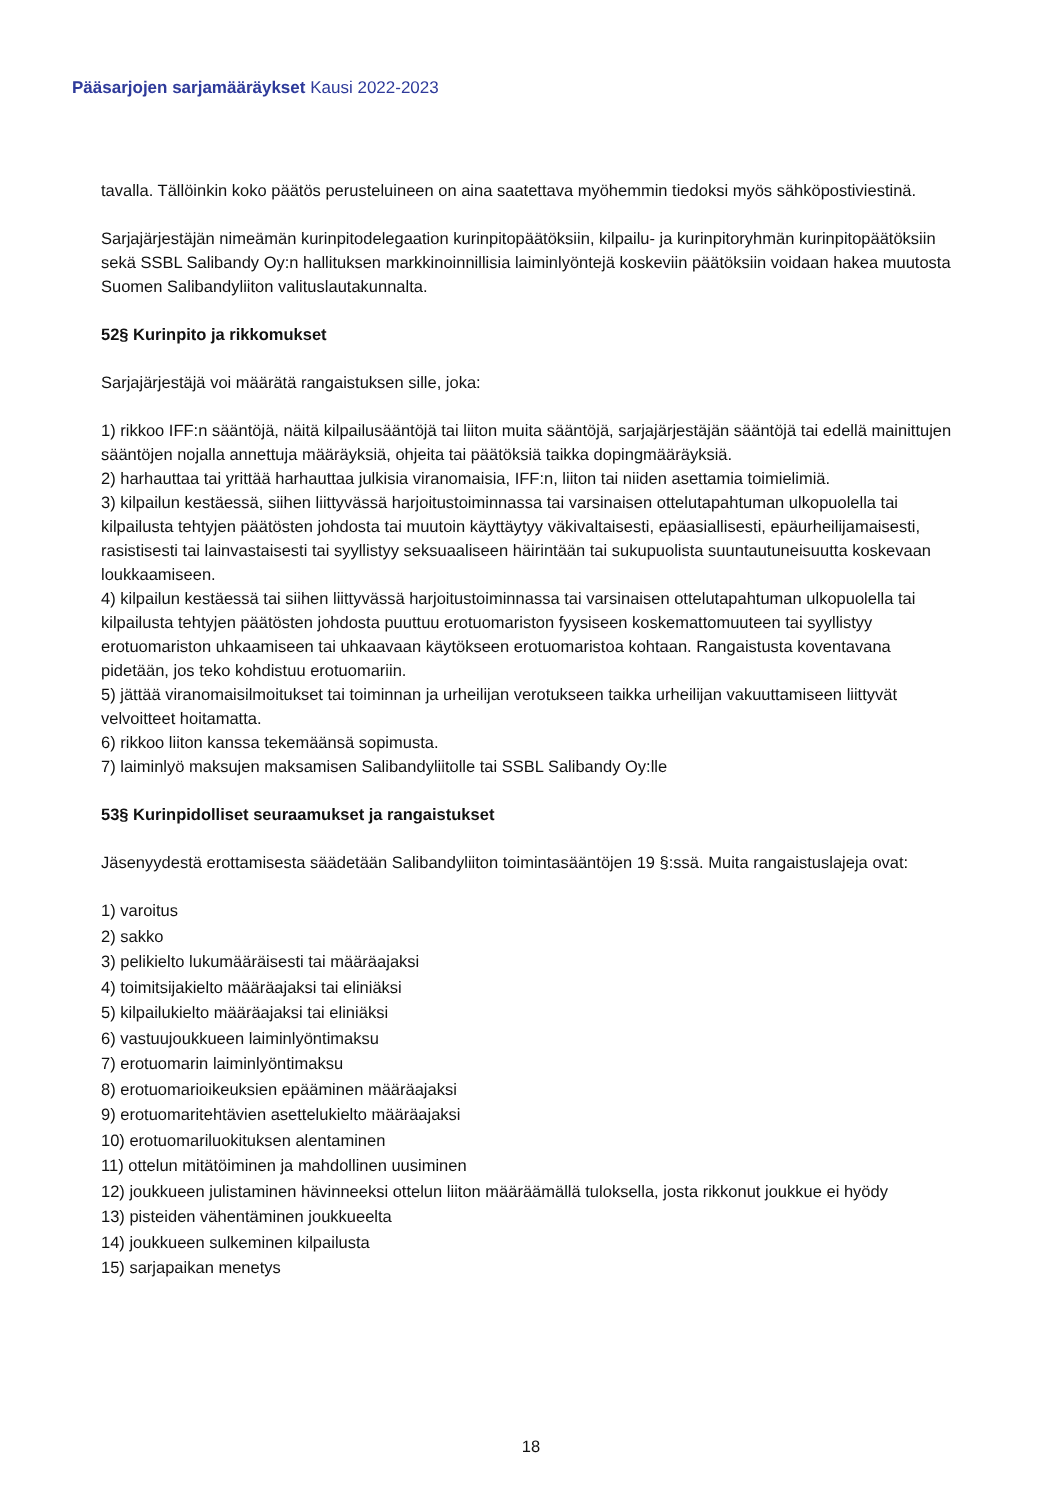Pääsarjojen sarjamääräykset Kausi 2022-2023
tavalla. Tällöinkin koko päätös perusteluineen on aina saatettava myöhemmin tiedoksi myös sähköpostiviestinä.
Sarjajärjestäjän nimeämän kurinpitodelegaation kurinpitopäätöksiin, kilpailu- ja kurinpitoryhmän kurinpitopäätöksiin sekä SSBL Salibandy Oy:n hallituksen markkinoinnillisia laiminlyöntejä koskeviin päätöksiin voidaan hakea muutosta Suomen Salibandyliiton valituslautakunnalta.
52§ Kurinpito ja rikkomukset
Sarjajärjestäjä voi määrätä rangaistuksen sille, joka:
1) rikkoo IFF:n sääntöjä, näitä kilpailusääntöjä tai liiton muita sääntöjä, sarjajärjestäjän sääntöjä tai edellä mainittujen sääntöjen nojalla annettuja määräyksiä, ohjeita tai päätöksiä taikka dopingmääräyksiä.
2) harhauttaa tai yrittää harhauttaa julkisia viranomaisia, IFF:n, liiton tai niiden asettamia toimielimiä.
3) kilpailun kestäessä, siihen liittyvässä harjoitustoiminnassa tai varsinaisen ottelutapahtuman ulkopuolella tai kilpailusta tehtyjen päätösten johdosta tai muutoin käyttäytyy väkivaltaisesti, epäasiallisesti, epäurheilijamaisesti, rasistisesti tai lainvastaisesti tai syyllistyy seksuaaliseen häirintään tai sukupuolista suuntautuneisuutta koskevaan loukkaamiseen.
4) kilpailun kestäessä tai siihen liittyvässä harjoitustoiminnassa tai varsinaisen ottelutapahtuman ulkopuolella tai kilpailusta tehtyjen päätösten johdosta puuttuu erotuomariston fyysiseen koskemattomuuteen tai syyllistyy erotuomariston uhkaamiseen tai uhkaavaan käytökseen erotuomaristoa kohtaan. Rangaistusta koventavana pidetään, jos teko kohdistuu erotuomariin.
5) jättää viranomaisilmoitukset tai toiminnan ja urheilijan verotukseen taikka urheilijan vakuuttamiseen liittyvät velvoitteet hoitamatta.
6) rikkoo liiton kanssa tekemäänsä sopimusta.
7) laiminlyö maksujen maksamisen Salibandyliitolle tai SSBL Salibandy Oy:lle
53§ Kurinpidolliset seuraamukset ja rangaistukset
Jäsenyydestä erottamisesta säädetään Salibandyliiton toimintasääntöjen 19 §:ssä. Muita rangaistuslajeja ovat:
1) varoitus
2) sakko
3) pelikielto lukumääräisesti tai määräajaksi
4) toimitsijakielto määräajaksi tai eliniäksi
5) kilpailukielto määräajaksi tai eliniäksi
6) vastuujoukkueen laiminlyöntimaksu
7) erotuomarin laiminlyöntimaksu
8) erotuomarioikeuksien epääminen määräajaksi
9) erotuomaritehtävien asettelukielto määräajaksi
10) erotuomariluokituksen alentaminen
11) ottelun mitätöiminen ja mahdollinen uusiminen
12) joukkueen julistaminen hävinneeksi ottelun liiton määräämällä tuloksella, josta rikkonut joukkue ei hyödy
13) pisteiden vähentäminen joukkueelta
14) joukkueen sulkeminen kilpailusta
15) sarjapaikan menetys
18